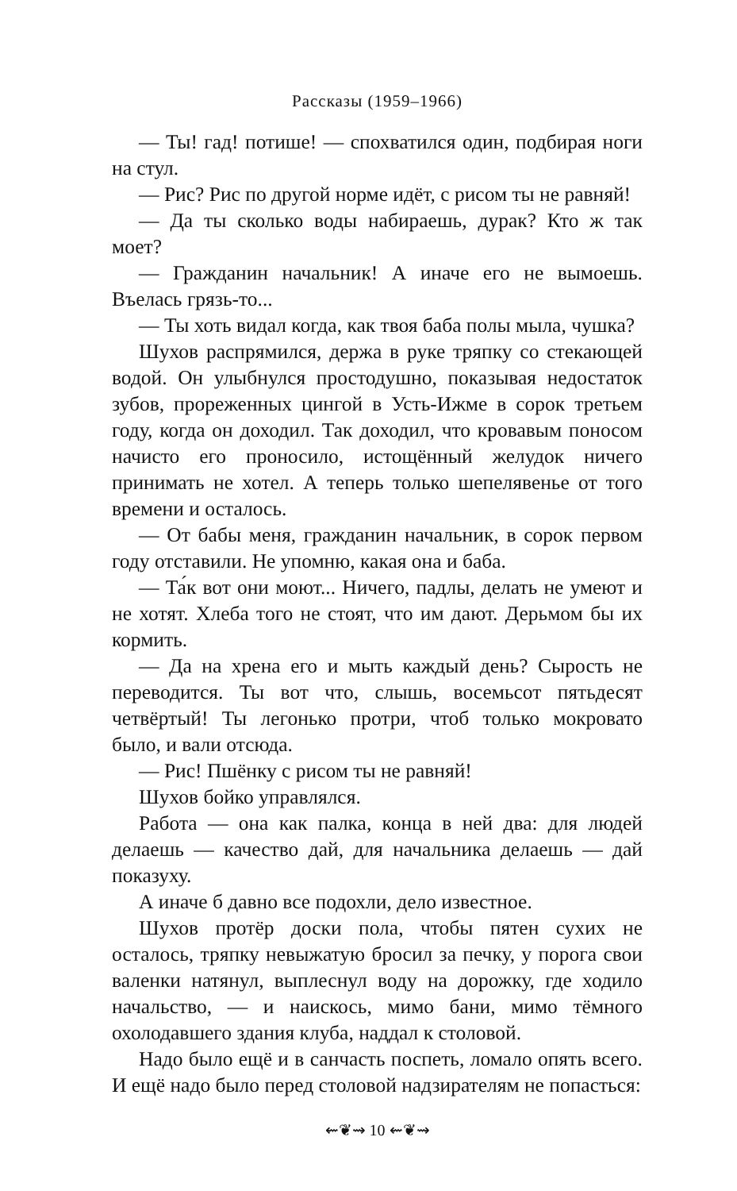Рассказы (1959–1966)
— Ты! гад! потише! — спохватился один, подбирая ноги на стул.
— Рис? Рис по другой норме идёт, с рисом ты не равняй!
— Да ты сколько воды набираешь, дурак? Кто ж так моет?
— Гражданин начальник! А иначе его не вымоешь. Въелась грязь-то...
— Ты хоть видал когда, как твоя баба полы мыла, чушка?
Шухов распрямился, держа в руке тряпку со стекающей водой. Он улыбнулся простодушно, показывая недостаток зубов, прореженных цингой в Усть-Ижме в сорок третьем году, когда он доходил. Так доходил, что кровавым поносом начисто его проносило, истощённый желудок ничего принимать не хотел. А теперь только шепелявенье от того времени и осталось.
— От бабы меня, гражданин начальник, в сорок первом году отставили. Не упомню, какая она и баба.
— Та́к вот они моют... Ничего, падлы, делать не умеют и не хотят. Хлеба того не стоят, что им дают. Дерьмом бы их кормить.
— Да на хрена его и мыть каждый день? Сырость не переводится. Ты вот что, слышь, восемьсот пятьдесят четвёртый! Ты легонько протри, чтоб только мокровато было, и вали отсюда.
— Рис! Пшёнку с рисом ты не равняй!
Шухов бойко управлялся.
Работа — она как палка, конца в ней два: для людей делаешь — качество дай, для начальника делаешь — дай показуху.
А иначе б давно все подохли, дело известное.
Шухов протёр доски пола, чтобы пятен сухих не осталось, тряпку невыжатую бросил за печку, у порога свои валенки натянул, выплеснул воду на дорожку, где ходило начальство, — и наискось, мимо бани, мимо тёмного охолодавшего здания клуба, наддал к столовой.
Надо было ещё и в санчасть поспеть, ломало опять всего. И ещё надо было перед столовой надзирателям не попасться:
⇜❦⇝ 10 ⇜❦⇝